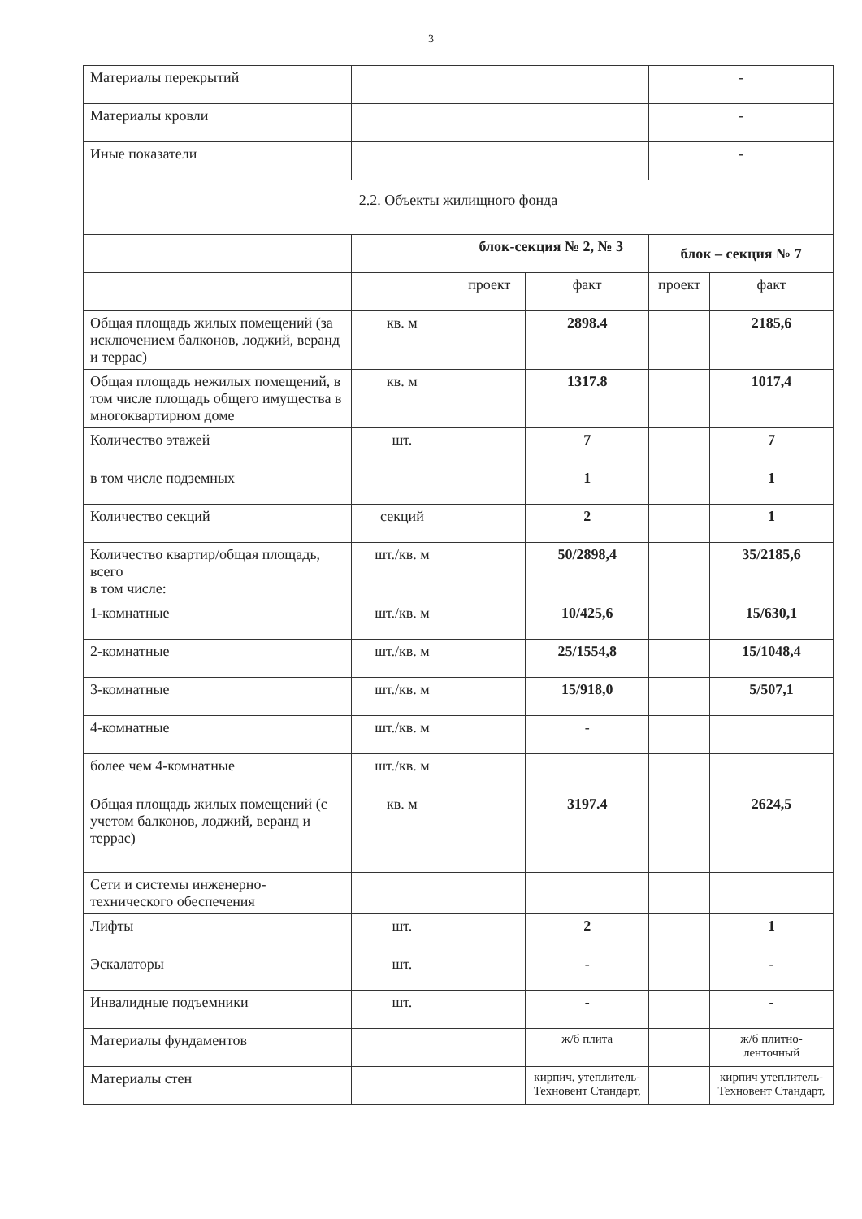3
| Материалы перекрытий | | | | - | |
| Материалы кровли | | | | - | |
| Иные показатели | | | | - | |
| 2.2. Объекты жилищного фонда | | | | | |
| | | блок-секция № 2, № 3 | | блок – секция № 7 | |
| | | проект | факт | проект | факт |
| Общая площадь жилых помещений (за исключением балконов, лоджий, веранд и террас) | кв. м | | 2898.4 | | 2185,6 |
| Общая площадь нежилых помещений, в том числе площадь общего имущества в многоквартирном доме | кв. м | | 1317.8 | | 1017,4 |
| Количество этажей | шт. | | 7 | | 7 |
| в том числе подземных | | | 1 | | 1 |
| Количество секций | секций | | 2 | | 1 |
| Количество квартир/общая площадь, всего в том числе: | шт./кв. м | | 50/2898,4 | | 35/2185,6 |
| 1-комнатные | шт./кв. м | | 10/425,6 | | 15/630,1 |
| 2-комнатные | шт./кв. м | | 25/1554,8 | | 15/1048,4 |
| 3-комнатные | шт./кв. м | | 15/918,0 | | 5/507,1 |
| 4-комнатные | шт./кв. м | | - | | |
| более чем 4-комнатные | шт./кв. м | | | | |
| Общая площадь жилых помещений (с учетом балконов, лоджий, веранд и террас) | кв. м | | 3197.4 | | 2624,5 |
| Сети и системы инженерно-технического обеспечения | | | | | |
| Лифты | шт. | | 2 | | 1 |
| Эскалаторы | шт. | | - | | - |
| Инвалидные подъемники | шт. | | - | | - |
| Материалы фундаментов | | | ж/б плита | | ж/б плитно-ленточный |
| Материалы стен | | | кирпич, утеплитель-Техновент Стандарт, | | кирпич утеплитель-Техновент Стандарт, |